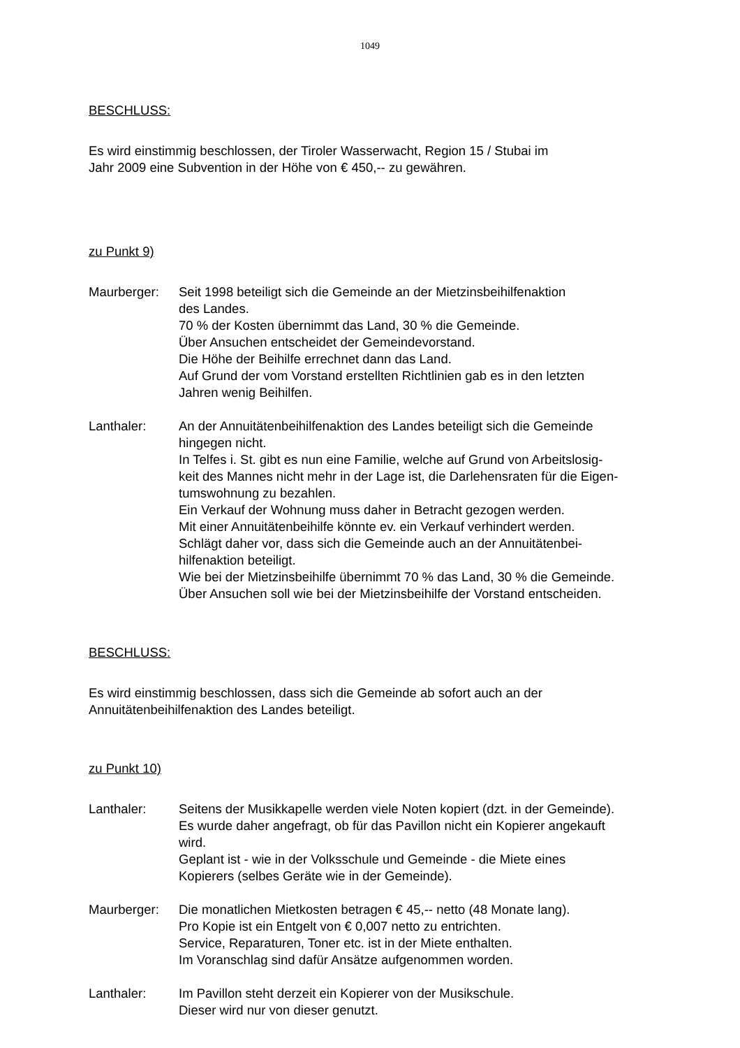1049
BESCHLUSS:
Es wird einstimmig beschlossen, der Tiroler Wasserwacht, Region 15 / Stubai im
Jahr 2009 eine Subvention in der Höhe von € 450,-- zu gewähren.
zu Punkt 9)
Maurberger: Seit 1998 beteiligt sich die Gemeinde an der Mietzinsbeihilfenaktion
des Landes.
70 % der Kosten übernimmt das Land, 30 % die Gemeinde.
Über Ansuchen entscheidet der Gemeindevorstand.
Die Höhe der Beihilfe errechnet dann das Land.
Auf Grund der vom Vorstand erstellten Richtlinien gab es in den letzten
Jahren wenig Beihilfen.
Lanthaler: An der Annuitätenbeihilfenaktion des Landes beteiligt sich die Gemeinde
hingegen nicht.
In Telfes i. St. gibt es nun eine Familie, welche auf Grund von Arbeitslosig-
keit des Mannes nicht mehr in der Lage ist, die Darlehensraten für die Eigen-
tumswohnung zu bezahlen.
Ein Verkauf der Wohnung muss daher in Betracht gezogen werden.
Mit einer Annuitätenbeihilfe könnte ev. ein Verkauf verhindert werden.
Schlägt daher vor, dass sich die Gemeinde auch an der Annuitätenbei-
hilfenaktion beteiligt.
Wie bei der Mietzinsbeihilfe übernimmt 70 % das Land, 30 % die Gemeinde.
Über Ansuchen soll wie bei der Mietzinsbeihilfe der Vorstand entscheiden.
BESCHLUSS:
Es wird einstimmig beschlossen, dass sich die Gemeinde ab sofort auch an der
Annuitätenbeihilfenaktion des Landes beteiligt.
zu Punkt 10)
Lanthaler: Seitens der Musikkapelle werden viele Noten kopiert (dzt. in der Gemeinde).
Es wurde daher angefragt, ob für das Pavillon nicht ein Kopierer angekauft
wird.
Geplant ist - wie in der Volksschule und Gemeinde - die Miete eines
Kopierers (selbes Geräte wie in der Gemeinde).
Maurberger: Die monatlichen Mietkosten betragen € 45,-- netto (48 Monate lang).
Pro Kopie ist ein Entgelt von € 0,007 netto zu entrichten.
Service, Reparaturen, Toner etc. ist in der Miete enthalten.
Im Voranschlag sind dafür Ansätze aufgenommen worden.
Lanthaler: Im Pavillon steht derzeit ein Kopierer von der Musikschule.
Dieser wird nur von dieser genutzt.